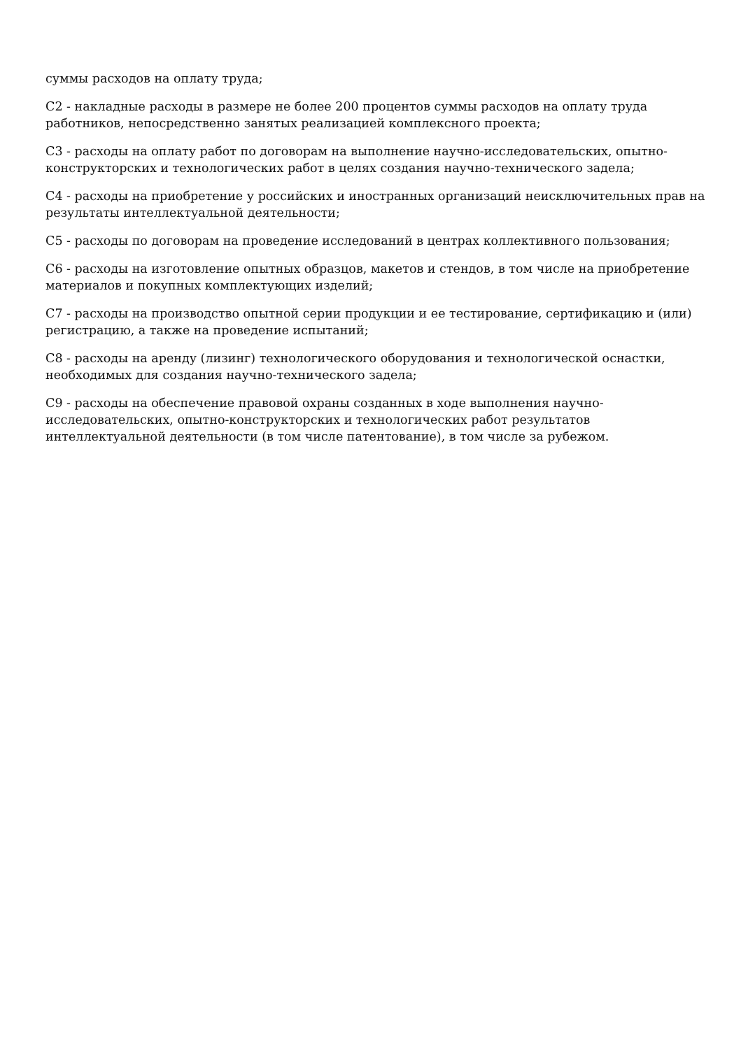суммы расходов на оплату труда;
С2 - накладные расходы в размере не более 200 процентов суммы расходов на оплату труда работников, непосредственно занятых реализацией комплексного проекта;
С3 - расходы на оплату работ по договорам на выполнение научно-исследовательских, опытно-конструкторских и технологических работ в целях создания научно-технического задела;
С4 - расходы на приобретение у российских и иностранных организаций неисключительных прав на результаты интеллектуальной деятельности;
С5 - расходы по договорам на проведение исследований в центрах коллективного пользования;
С6 - расходы на изготовление опытных образцов, макетов и стендов, в том числе на приобретение материалов и покупных комплектующих изделий;
С7 - расходы на производство опытной серии продукции и ее тестирование, сертификацию и (или) регистрацию, а также на проведение испытаний;
С8 - расходы на аренду (лизинг) технологического оборудования и технологической оснастки, необходимых для создания научно-технического задела;
С9 - расходы на обеспечение правовой охраны созданных в ходе выполнения научно-исследовательских, опытно-конструкторских и технологических работ результатов интеллектуальной деятельности (в том числе патентование), в том числе за рубежом.